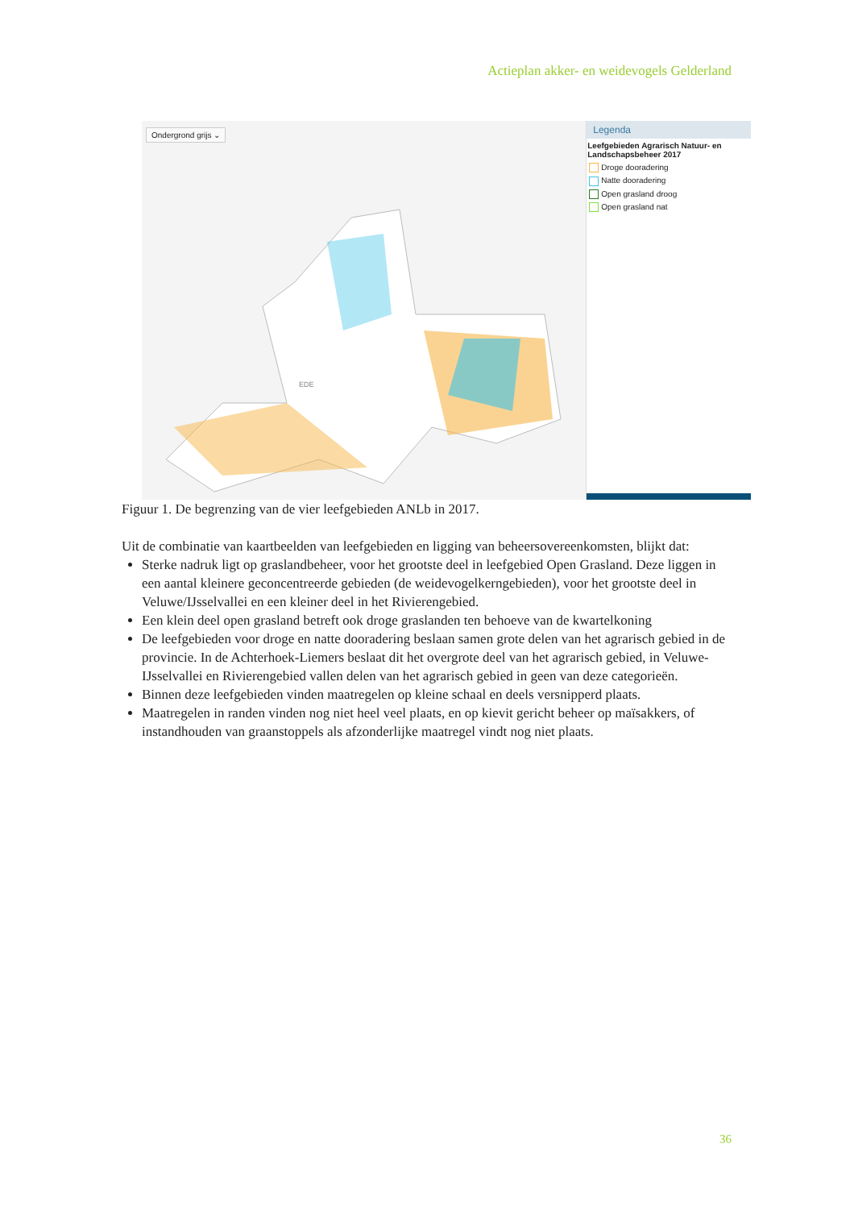Actieplan akker- en weidevogels Gelderland
Ondergrond grijs ⌄
EDE
Legenda
Leefgebieden Agrarisch Natuur- en Landschapsbeheer 2017
Droge dooradering
Natte dooradering
Open grasland droog
Open grasland nat
Figuur 1. De begrenzing van de vier leefgebieden ANLb in 2017.
Uit de combinatie van kaartbeelden van leefgebieden en ligging van beheersovereenkomsten, blijkt dat:
Sterke nadruk ligt op graslandbeheer, voor het grootste deel in leefgebied Open Grasland. Deze liggen in een aantal kleinere geconcentreerde gebieden (de weidevogelkerngebieden), voor het grootste deel in Veluwe/IJsselvallei en een kleiner deel in het Rivierengebied.
Een klein deel open grasland betreft ook droge graslanden ten behoeve van de kwartelkoning
De leefgebieden voor droge en natte dooradering beslaan samen grote delen van het agrarisch gebied in de provincie. In de Achterhoek-Liemers beslaat dit het overgrote deel van het agrarisch gebied, in Veluwe-IJsselvallei en Rivierengebied vallen delen van het agrarisch gebied in geen van deze categorieën.
Binnen deze leefgebieden vinden maatregelen op kleine schaal en deels versnipperd plaats.
Maatregelen in randen vinden nog niet heel veel plaats, en op kievit gericht beheer op maïsakkers, of instandhouden van graanstoppels als afzonderlijke maatregel vindt nog niet plaats.
36